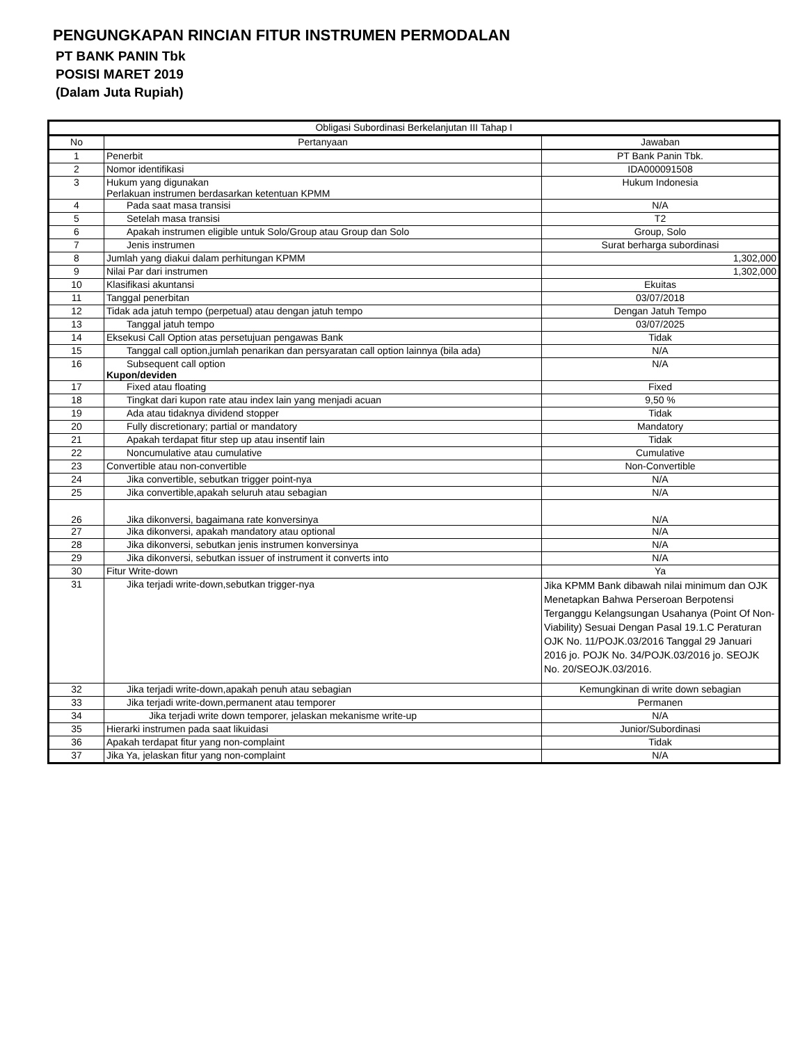PENGUNGKAPAN RINCIAN FITUR INSTRUMEN PERMODALAN
PT BANK PANIN Tbk
POSISI MARET 2019
(Dalam Juta Rupiah)
| Obligasi Subordinasi Berkelanjutan III Tahap I | | |
| --- | --- | --- |
| No | Pertanyaan | Jawaban |
| 1 | Penerbit | PT Bank Panin Tbk. |
| 2 | Nomor identifikasi | IDA000091508 |
| 3 | Hukum yang digunakan Perlakuan instrumen berdasarkan ketentuan KPMM | Hukum Indonesia |
| 4 | Pada saat masa transisi | N/A |
| 5 | Setelah masa transisi | T2 |
| 6 | Apakah instrumen eligible untuk Solo/Group atau Group dan Solo | Group, Solo |
| 7 | Jenis instrumen | Surat berharga subordinasi |
| 8 | Jumlah yang diakui dalam perhitungan KPMM | 1,302,000 |
| 9 | Nilai Par dari instrumen | 1,302,000 |
| 10 | Klasifikasi akuntansi | Ekuitas |
| 11 | Tanggal penerbitan | 03/07/2018 |
| 12 | Tidak ada jatuh tempo (perpetual) atau dengan jatuh tempo | Dengan Jatuh Tempo |
| 13 | Tanggal jatuh tempo | 03/07/2025 |
| 14 | Eksekusi Call Option atas persetujuan pengawas Bank | Tidak |
| 15 | Tanggal call option,jumlah penarikan dan persyaratan call option lainnya (bila ada) | N/A |
| 16 | Subsequent call option Kupon/deviden | N/A |
| 17 | Fixed atau floating | Fixed |
| 18 | Tingkat dari kupon rate atau index lain yang menjadi acuan | 9,50 % |
| 19 | Ada atau tidaknya dividend stopper | Tidak |
| 20 | Fully discretionary; partial or mandatory | Mandatory |
| 21 | Apakah terdapat fitur step up atau insentif lain | Tidak |
| 22 | Noncumulative atau cumulative | Cumulative |
| 23 | Convertible atau non-convertible | Non-Convertible |
| 24 | Jika convertible, sebutkan trigger point-nya | N/A |
| 25 | Jika convertible,apakah seluruh atau sebagian | N/A |
| 26 | Jika dikonversi, bagaimana rate konversinya | N/A |
| 27 | Jika dikonversi, apakah mandatory atau optional | N/A |
| 28 | Jika dikonversi, sebutkan jenis instrumen konversinya | N/A |
| 29 | Jika dikonversi, sebutkan issuer of instrument it converts into | N/A |
| 30 | Fitur Write-down | Ya |
| 31 | Jika terjadi write-down,sebutkan trigger-nya | Jika KPMM Bank dibawah nilai minimum dan OJK Menetapkan Bahwa Perseroan Berpotensi Terganggu Kelangsungan Usahanya (Point Of Non-Viability) Sesuai Dengan Pasal 19.1.C Peraturan OJK No. 11/POJK.03/2016 Tanggal 29 Januari 2016 jo. POJK No. 34/POJK.03/2016 jo. SEOJK No. 20/SEOJK.03/2016. |
| 32 | Jika terjadi write-down,apakah penuh atau sebagian | Kemungkinan di write down sebagian |
| 33 | Jika terjadi write-down,permanent atau temporer | Permanen |
| 34 | Jika terjadi write down temporer, jelaskan mekanisme write-up | N/A |
| 35 | Hierarki instrumen pada saat likuidasi | Junior/Subordinasi |
| 36 | Apakah terdapat fitur yang non-complaint | Tidak |
| 37 | Jika Ya, jelaskan fitur yang non-complaint | N/A |